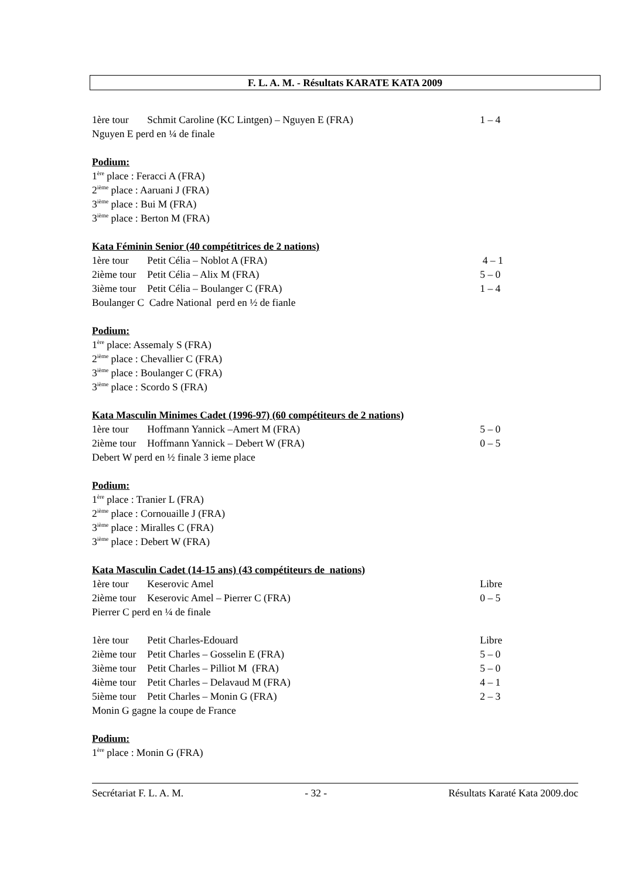F. L. A. M. - Résultats KARATE KATA 2009
1ère tour Schmit Caroline (KC Lintgen) – Nguyen E (FRA) 1 – 4
Nguyen E perd en ¼ de finale
Podium:
1<sup>ère</sup> place : Feracci A (FRA)
2<sup>ième</sup> place : Aaruani J (FRA)
3<sup>ième</sup> place : Bui M (FRA)
3<sup>ième</sup> place : Berton M (FRA)
Kata Féminin Senior (40 compétitrices de 2 nations)
1ère tour Petit Célia – Noblot A (FRA) 4 – 1
2ième tour Petit Célia – Alix M (FRA) 5 – 0
3ième tour Petit Célia – Boulanger C (FRA) 1 – 4
Boulanger C Cadre National perd en ½ de fianle
Podium:
1<sup>ère</sup> place: Assemaly S (FRA)
2<sup>ième</sup> place : Chevallier C (FRA)
3<sup>ième</sup> place : Boulanger C (FRA)
3<sup>ième</sup> place : Scordo S (FRA)
Kata Masculin Minimes Cadet (1996-97) (60 compétiteurs de 2 nations)
1ère tour Hoffmann Yannick –Amert M (FRA) 5 – 0
2ième tour Hoffmann Yannick – Debert W (FRA) 0 – 5
Debert W perd en ½ finale 3 ieme place
Podium:
1<sup>ère</sup> place : Tranier L (FRA)
2<sup>ième</sup> place : Cornouaille J (FRA)
3<sup>ième</sup> place : Miralles C (FRA)
3<sup>ième</sup> place : Debert W (FRA)
Kata Masculin Cadet (14-15 ans) (43 compétiteurs de nations)
1ère tour Keserovic Amel Libre
2ième tour Keserovic Amel – Pierrer C (FRA) 0 – 5
Pierrer C perd en ¼ de finale
1ère tour Petit Charles-Edouard Libre
2ième tour Petit Charles – Gosselin E (FRA) 5 – 0
3ième tour Petit Charles – Pilliot M (FRA) 5 – 0
4ième tour Petit Charles – Delavaud M (FRA) 4 – 1
5ième tour Petit Charles – Monin G (FRA) 2 – 3
Monin G gagne la coupe de France
Podium:
1<sup>ère</sup> place : Monin G (FRA)
Secrétariat F. L. A. M. - 32 - Résultats Karaté Kata 2009.doc